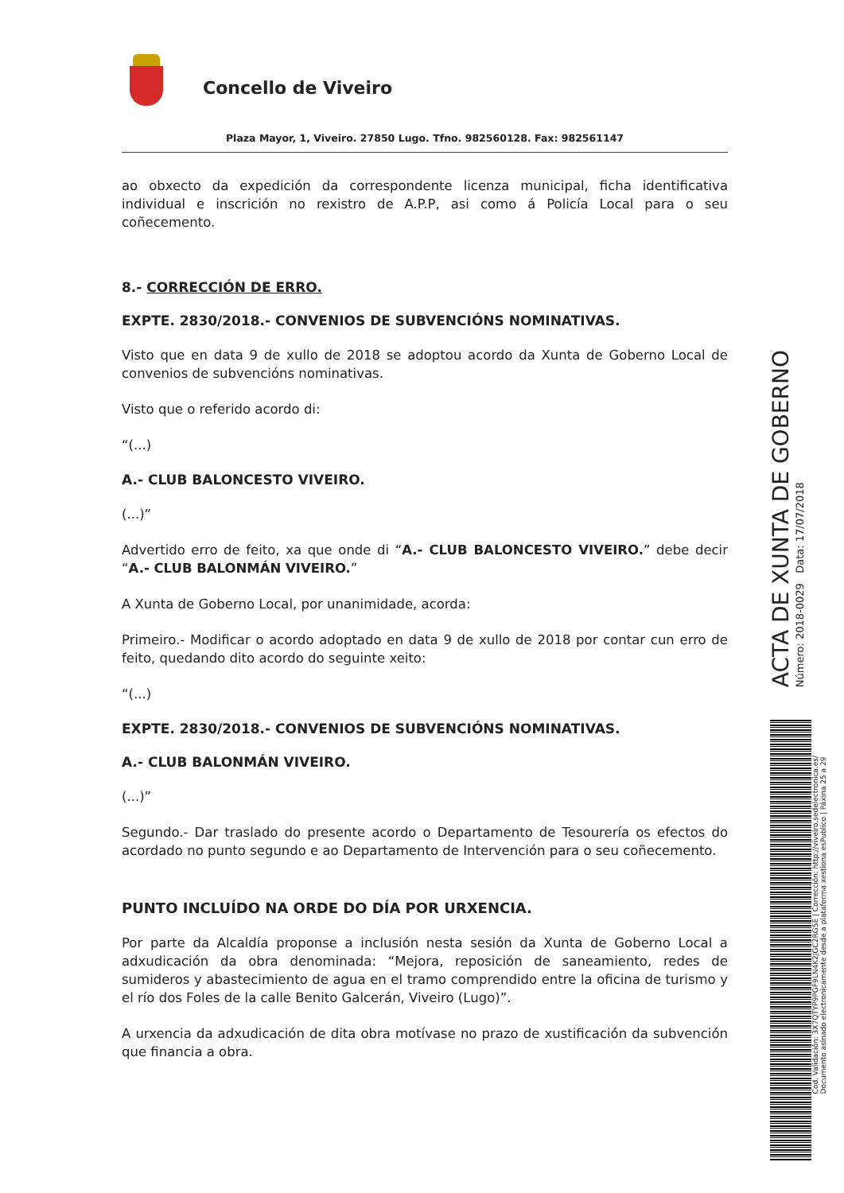Concello de Viveiro
Plaza Mayor, 1, Viveiro. 27850 Lugo. Tfno. 982560128. Fax: 982561147
ao obxecto da expedición da correspondente licenza municipal, ficha identificativa individual e inscrición no rexistro de A.P.P, asi como á Policía Local para o seu coñecemento.
8.- CORRECCIÓN DE ERRO.
EXPTE. 2830/2018.- CONVENIOS DE SUBVENCIÓNS NOMINATIVAS.
Visto que en data 9 de xullo de 2018 se adoptou acordo da Xunta de Goberno Local de convenios de subvencións nominativas.
Visto que o referido acordo di:
“(...)
A.- CLUB BALONCESTO VIVEIRO.
(...)”
Advertido erro de feito, xa que onde di “A.- CLUB BALONCESTO VIVEIRO.” debe decir “A.- CLUB BALONMÁN VIVEIRO.”
A Xunta de Goberno Local, por unanimidade, acorda:
Primeiro.- Modificar o acordo adoptado en data 9 de xullo de 2018 por contar cun erro de feito, quedando dito acordo do seguinte xeito:
“(...)
EXPTE. 2830/2018.- CONVENIOS DE SUBVENCIÓNS NOMINATIVAS.
A.- CLUB BALONMÁN VIVEIRO.
(...)”
Segundo.- Dar traslado do presente acordo o Departamento de Tesourería os efectos do acordado no punto segundo e ao Departamento de Intervención para o seu coñecemento.
PUNTO INCLUÍDO NA ORDE DO DÍA POR URXENCIA.
Por parte da Alcaldía proponse a inclusión nesta sesión da Xunta de Goberno Local a adxudicación da obra denominada: “Mejora, reposición de saneamiento, redes de sumideros y abastecimiento de agua en el tramo comprendido entre la oficina de turismo y el río dos Foles de la calle Benito Galcerán, Viveiro (Lugo)”.
A urxencia da adxudicación de dita obra motívase no prazo de xustificación da subvención que financia a obra.
ACTA DE XUNTA DE GOBERNO
Número: 2018-0029 Data: 17/07/2018
Cod. Validación: 3X7QTYP9PGF9LN4K2JGC2RG5E | Corrección: http://viveiro.sedelectronica.es/
Documento asinado electronicamente desde a plataforma xestiona esPublico | Páxina 25 a 29